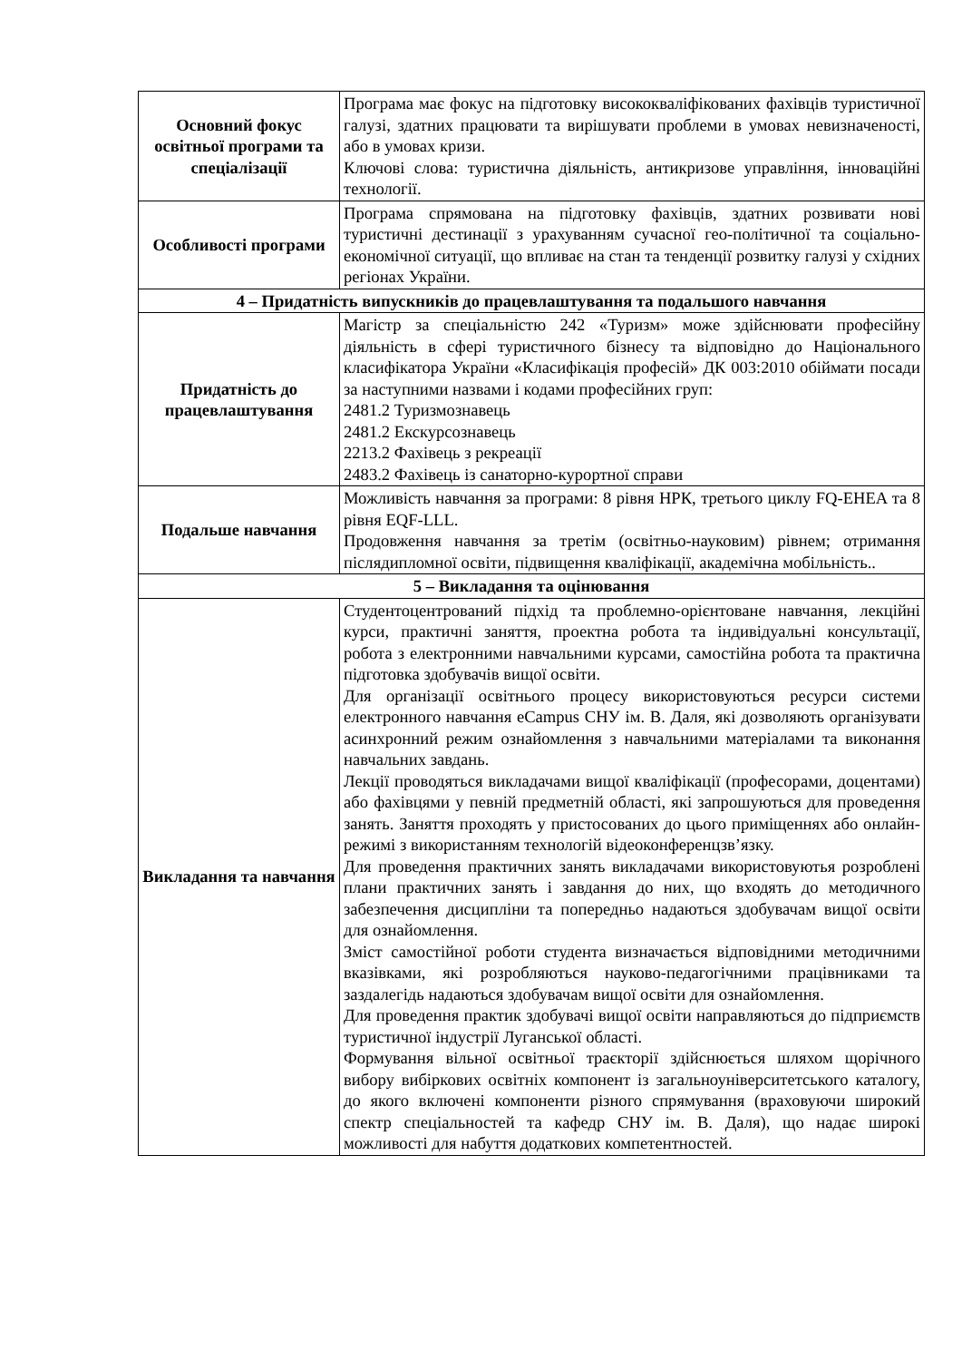| Основний фокус освітньої програми та спеціалізації | Програма має фокус на підготовку висококваліфікованих фахівців туристичної галузі, здатних працювати та вирішувати проблеми в умовах невизначеності, або в умовах кризи. Ключові слова: туристична діяльність, антикризове управління, інноваційні технології. |
| Особливості програми | Програма спрямована на підготовку фахівців, здатних розвивати нові туристичні дестинації з урахуванням сучасної гео-політичної та соціально-економічної ситуації, що впливає на стан та тенденції розвитку галузі у східних регіонах України. |
| 4 – Придатність випускників до працевлаштування та подальшого навчання | |
| Придатність до працевлаштування | Магістр за спеціальністю 242 «Туризм» може здійснювати професійну діяльність в сфері туристичного бізнесу та відповідно до Національного класифікатора України «Класифікація професій» ДК 003:2010 обіймати посади за наступними назвами і кодами професійних груп: 2481.2 Туризмознавець 2481.2 Екскурсознавець 2213.2 Фахівець з рекреації 2483.2 Фахівець із санаторно-курортної справи |
| Подальше навчання | Можливість навчання за програми: 8 рівня НРК, третього циклу FQ-EHEA та 8 рівня EQF-LLL. Продовження навчання за третім (освітньо-науковим) рівнем; отримання післядипломної освіти, підвищення кваліфікації, академічна мобільність.. |
| 5 – Викладання та оцінювання | |
| Викладання та навчання | Студентоцентрований підхід та проблемно-орієнтоване навчання, лекційні курси, практичні заняття, проектна робота та індивідуальні консультації, робота з електронними навчальними курсами, самостійна робота та практична підготовка здобувачів вищої освіти. Для організації освітнього процесу використовуються ресурси системи електронного навчання eCampus СНУ ім. В. Даля, які дозволяють організувати асинхронний режим ознайомлення з навчальними матеріалами та виконання навчальних завдань. Лекції проводяться викладачами вищої кваліфікації (професорами, доцентами) або фахівцями у певній предметній області, які запрошуються для проведення занять. Заняття проходять у пристосованих до цього приміщеннях або онлайн-режимі з використанням технологій відеоконференцзв’язку. Для проведення практичних занять викладачами використовуютья розроблені плани практичних занять і завдання до них, що входять до методичного забезпечення дисципліни та попередньо надаються здобувачам вищої освіти для ознайомлення. Зміст самостійної роботи студента визначається відповідними методичними вказівками, які розробляються науково-педагогічними працівниками та заздалегідь надаються здобувачам вищої освіти для ознайомлення. Для проведення практик здобувачі вищої освіти направляються до підприємств туристичної індустрії Луганської області. Формування вільної освітньої траєкторії здійснюється шляхом щорічного вибору вибіркових освітніх компонент із загальноуніверситетського каталогу, до якого включені компоненти різного спрямування (враховуючи широкий спектр спеціальностей та кафедр СНУ ім. В. Даля), що надає широкі можливості для набуття додаткових компетентностей. |